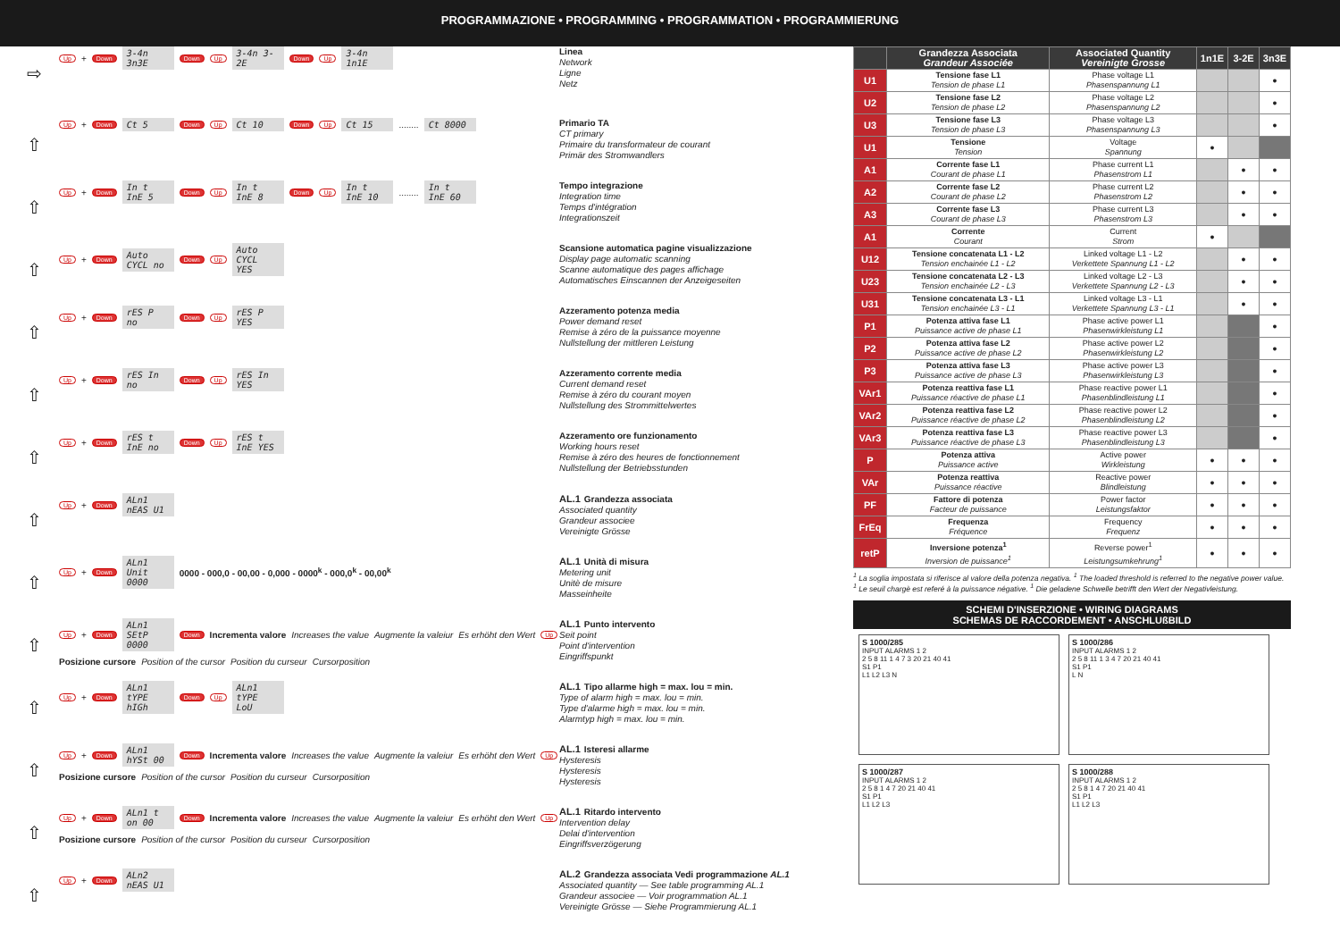PROGRAMMAZIONE • PROGRAMMING • PROGRAMMATION • PROGRAMMIERUNG
⇨
Up + Down 3-4n 3n3E Down Up 3-4n 3-2E Down Up 3-4n 1n1E
Linea
Network
Ligne
Netz
⇧
Up + Down Ct 5 Down Up Ct 10 Down Up Ct 15 ........ Ct 8000
Primario TA
CT primary
Primaire du transformateur de courant
Primär des Stromwandlers
⇧
Up + Down In t InE 5 Down Up In t InE 8 Down Up In t InE 10 ........ In t InE 60
Tempo integrazione
Integration time
Temps d'intégration
Integrationszeit
⇧
Up + Down Auto CYCL no Down Up Auto CYCL YES
Scansione automatica pagine visualizzazione
Display page automatic scanning
Scanne automatique des pages affichage
Automatisches Einscannen der Anzeigeseiten
⇧
Up + Down rES P no Down Up rES P YES
Azzeramento potenza media
Power demand reset
Remise à zéro de la puissance moyenne
Nullstellung der mittleren Leistung
⇧
Up + Down rES In no Down Up rES In YES
Azzeramento corrente media
Current demand reset
Remise à zéro du courant moyen
Nullstellung des Strommittelwertes
⇧
Up + Down rES t InE no Down Up rES t InE YES
Azzeramento ore funzionamento
Working hours reset
Remise à zéro des heures de fonctionnement
Nullstellung der Betriebsstunden
⇧
Up + Down ALn1 nEAS U1
AL.1 Grandezza associata
Associated quantity
Grandeur associee
Vereinigte Grösse
⇧
Up + Down ALn1 Unit 0000 0000 - 000,0 - 00,00 - 0,000 - 0000<sup>k</sup> - 000,0<sup>k</sup> - 00,00<sup>k</sup>
AL.1 Unità di misura
Metering unit
Unitè de misure
Masseinheite
⇧
Up + Down ALn1 SEtP 0000 Down Incrementa valore Increases the value Augmente la valeiur Es erhöht den Wert Up Posizione cursore Position of the cursor Position du curseur Cursorposition
AL.1 Punto intervento
Seit point
Point d'intervention
Eingriffspunkt
⇧
Up + Down ALn1 tYPE hIGh Down Up ALn1 tYPE LoU
AL.1 Tipo allarme high = max. lou = min.
Type of alarm high = max. lou = min.
Type d'alarme high = max. lou = min.
Alarmtyp high = max. lou = min.
⇧
Up + Down ALn1 hYSt 00 Down Incrementa valore Increases the value Augmente la valeiur Es erhöht den Wert Up Posizione cursore Position of the cursor Position du curseur Cursorposition
AL.1 Isteresi allarme
Hysteresis
Hysteresis
Hysteresis
⇧
Up + Down ALn1 t on 00 Down Incrementa valore Increases the value Augmente la valeiur Es erhöht den Wert Up Posizione cursore Position of the cursor Position du curseur Cursorposition
AL.1 Ritardo intervento
Intervention delay
Delai d'intervention
Eingriffsverzögerung
⇧
Up + Down ALn2 nEAS U1
AL.2 Grandezza associata Vedi programmazione AL.1
Associated quantity — See table programming AL.1
Grandeur associee — Voir programmation AL.1
Vereinigte Grösse — Siehe Programmierung AL.1
| | Grandezza Associata Grandeur Associée | Associated Quantity Vereinigte Grosse | 1n1E | 3-2E | 3n3E |
| --- | --- | --- | --- | --- | --- |
| U1 | Tensione fase L1 Tension de phase L1 | Phase voltage L1 Phasenspannung L1 | | | ● |
| U2 | Tensione fase L2 Tension de phase L2 | Phase voltage L2 Phasenspannung L2 | | | ● |
| U3 | Tensione fase L3 Tension de phase L3 | Phase voltage L3 Phasenspannung L3 | | | ● |
| U1 | Tensione Tension | Voltage Spannung | ● | | |
| A1 | Corrente fase L1 Courant de phase L1 | Phase current L1 Phasenstrom L1 | | ● | ● |
| A2 | Corrente fase L2 Courant de phase L2 | Phase current L2 Phasenstrom L2 | | ● | ● |
| A3 | Corrente fase L3 Courant de phase L3 | Phase current L3 Phasenstrom L3 | | ● | ● |
| A1 | Corrente Courant | Current Strom | ● | | |
| U12 | Tensione concatenata L1 - L2 Tension enchainée L1 - L2 | Linked voltage L1 - L2 Verkettete Spannung L1 - L2 | | ● | ● |
| U23 | Tensione concatenata L2 - L3 Tension enchainée L2 - L3 | Linked voltage L2 - L3 Verkettete Spannung L2 - L3 | | ● | ● |
| U31 | Tensione concatenata L3 - L1 Tension enchainée L3 - L1 | Linked voltage L3 - L1 Verkettete Spannung L3 - L1 | | ● | ● |
| P1 | Potenza attiva fase L1 Puissance active de phase L1 | Phase active power L1 Phasenwirkleistung L1 | | | ● |
| P2 | Potenza attiva fase L2 Puissance active de phase L2 | Phase active power L2 Phasenwirkleistung L2 | | | ● |
| P3 | Potenza attiva fase L3 Puissance active de phase L3 | Phase active power L3 Phasenwirkleistung L3 | | | ● |
| VAr1 | Potenza reattiva fase L1 Puissance réactive de phase L1 | Phase reactive power L1 Phasenblindleistung L1 | | | ● |
| VAr2 | Potenza reattiva fase L2 Puissance réactive de phase L2 | Phase reactive power L2 Phasenblindleistung L2 | | | ● |
| VAr3 | Potenza reattiva fase L3 Puissance réactive de phase L3 | Phase reactive power L3 Phasenblindleistung L3 | | | ● |
| P | Potenza attiva Puissance active | Active power Wirkleistung | ● | ● | ● |
| VAr | Potenza reattiva Puissance réactive | Reactive power Blindleistung | ● | ● | ● |
| PF | Fattore di potenza Facteur de puissance | Power factor Leistungsfaktor | ● | ● | ● |
| FrEq | Frequenza Fréquence | Frequency Frequenz | ● | ● | ● |
| retP | Inversione potenza<sup>1</sup> Inversion de puissance<sup>1</sup> | Reverse power<sup>1</sup> Leistungsumkehrung<sup>1</sup> | ● | ● | ● |
<sup>1</sup> La soglia impostata si riferisce al valore della potenza negativa. <sup>1</sup> The loaded threshold is referred to the negative power value.
<sup>1</sup> Le seuil chargè est referé à la puissance négative. <sup>1</sup> Die geladene Schwelle betrifft den Wert der Negativleistung.
SCHEMI D'INSERZIONE • WIRING DIAGRAMS
SCHEMAS DE RACCORDEMENT • ANSCHLUßBILD
S 1000/285
INPUT ALARMS 1 2
2 5 8 11 1 4 7 3 20 21 40 41
S1 P1
L1 L2 L3 N
S 1000/286
INPUT ALARMS 1 2
2 5 8 11 1 3 4 7 20 21 40 41
S1 P1
L N
S 1000/287
INPUT ALARMS 1 2
2 5 8 1 4 7 20 21 40 41
S1 P1
L1 L2 L3
S 1000/288
INPUT ALARMS 1 2
2 5 8 1 4 7 20 21 40 41
S1 P1
L1 L2 L3